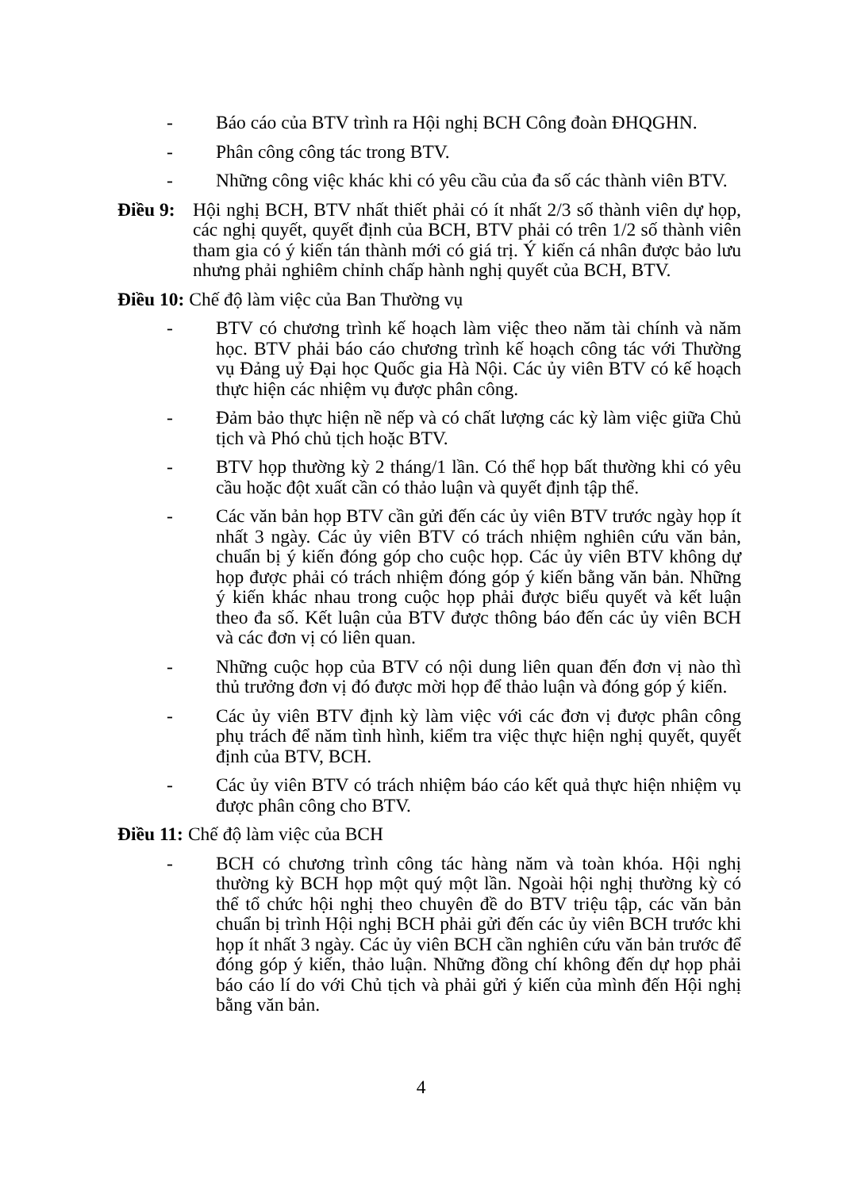- Báo cáo của BTV trình ra Hội nghị BCH Công đoàn ĐHQGHN.
- Phân công công tác trong BTV.
- Những công việc khác khi có yêu cầu của đa số các thành viên BTV.
Điều 9: Hội nghị BCH, BTV nhất thiết phải có ít nhất 2/3 số thành viên dự họp, các nghị quyết, quyết định của BCH, BTV phải có trên 1/2 số thành viên tham gia có ý kiến tán thành mới có giá trị. Ý kiến cá nhân được bảo lưu nhưng phải nghiêm chỉnh chấp hành nghị quyết của BCH, BTV.
Điều 10: Chế độ làm việc của Ban Thường vụ
- BTV có chương trình kế hoạch làm việc theo năm tài chính và năm học. BTV phải báo cáo chương trình kế hoạch công tác với Thường vụ Đảng uỷ Đại học Quốc gia Hà Nội. Các ủy viên BTV có kế hoạch thực hiện các nhiệm vụ được phân công.
- Đảm bảo thực hiện nề nếp và có chất lượng các kỳ làm việc giữa Chủ tịch và Phó chủ tịch hoặc BTV.
- BTV họp thường kỳ 2 tháng/1 lần. Có thể họp bất thường khi có yêu cầu hoặc đột xuất cần có thảo luận và quyết định tập thể.
- Các văn bản họp BTV cần gửi đến các ủy viên BTV trước ngày họp ít nhất 3 ngày. Các ủy viên BTV có trách nhiệm nghiên cứu văn bản, chuẩn bị ý kiến đóng góp cho cuộc họp. Các ủy viên BTV không dự họp được phải có trách nhiệm đóng góp ý kiến bằng văn bản. Những ý kiến khác nhau trong cuộc họp phải được biểu quyết và kết luận theo đa số. Kết luận của BTV được thông báo đến các ủy viên BCH và các đơn vị có liên quan.
- Những cuộc họp của BTV có nội dung liên quan đến đơn vị nào thì thủ trưởng đơn vị đó được mời họp để thảo luận và đóng góp ý kiến.
- Các ủy viên BTV định kỳ làm việc với các đơn vị được phân công phụ trách để năm tình hình, kiểm tra việc thực hiện nghị quyết, quyết định của BTV, BCH.
- Các ủy viên BTV có trách nhiệm báo cáo kết quả thực hiện nhiệm vụ được phân công cho BTV.
Điều 11: Chế độ làm việc của BCH
- BCH có chương trình công tác hàng năm và toàn khóa. Hội nghị thường kỳ BCH họp một quý một lần. Ngoài hội nghị thường kỳ có thể tổ chức hội nghị theo chuyên đề do BTV triệu tập, các văn bản chuẩn bị trình Hội nghị BCH phải gửi đến các ủy viên BCH trước khi họp ít nhất 3 ngày. Các ủy viên BCH cần nghiên cứu văn bản trước để đóng góp ý kiến, thảo luận. Những đồng chí không đến dự họp phải báo cáo lí do với Chủ tịch và phải gửi ý kiến của mình đến Hội nghị bằng văn bản.
4